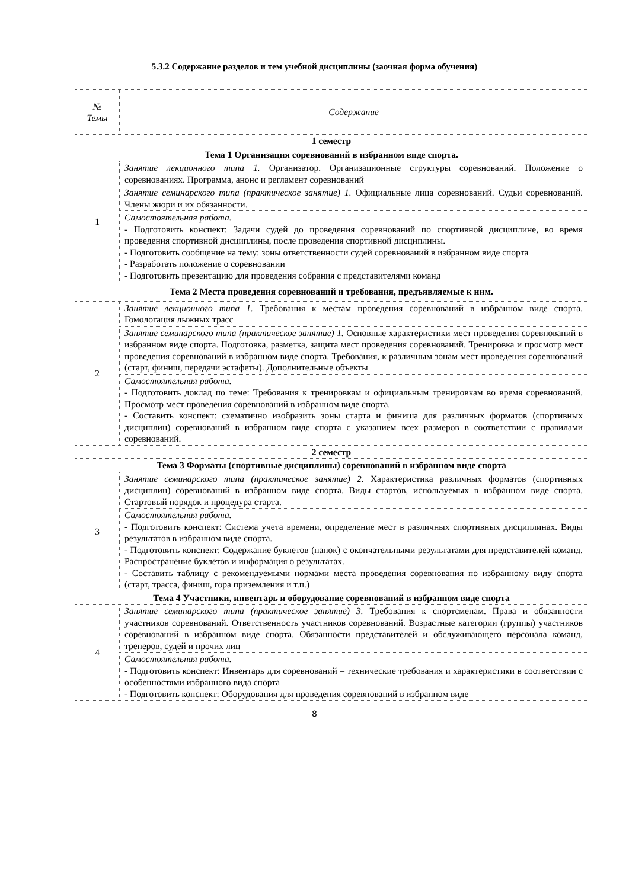5.3.2 Содержание разделов и тем учебной дисциплины (заочная форма обучения)
| № Темы | Содержание |
| --- | --- |
| 1 семестр | |
| Тема 1 Организация соревнований в избранном виде спорта. | |
| 1 | Занятие лекционного типа 1. Организатор. Организационные структуры соревнований. Положение о соревнованиях. Программа, анонс и регламент соревнований |
| | Занятие семинарского типа (практическое занятие) 1. Официальные лица соревнований. Судьи соревнований. Члены жюри и их обязанности. |
| | Самостоятельная работа. - Подготовить конспект: Задачи судей до проведения соревнований по спортивной дисциплине, во время проведения спортивной дисциплины, после проведения спортивной дисциплины. - Подготовить сообщение на тему: зоны ответственности судей соревнований в избранном виде спорта - Разработать положение о соревновании - Подготовить презентацию для проведения собрания с представителями команд |
| Тема 2 Места проведения соревнований и требования, предъявляемые к ним. | |
| 2 | Занятие лекционного типа 1. Требования к местам проведения соревнований в избранном виде спорта. Гомологация лыжных трасс |
| | Занятие семинарского типа (практическое занятие) 1. Основные характеристики мест проведения соревнований в избранном виде спорта. Подготовка, разметка, защита мест проведения соревнований. Тренировка и просмотр мест проведения соревнований в избранном виде спорта. Требования, к различным зонам мест проведения соревнований (старт, финиш, передачи эстафеты). Дополнительные объекты |
| | Самостоятельная работа. - Подготовить доклад по теме: Требования к тренировкам и официальным тренировкам во время соревнований. Просмотр мест проведения соревнований в избранном виде спорта. - Составить конспект: схематично изобразить зоны старта и финиша для различных форматов (спортивных дисциплин) соревнований в избранном виде спорта с указанием всех размеров в соответствии с правилами соревнований. |
| 2 семестр | |
| Тема 3 Форматы (спортивные дисциплины) соревнований в избранном виде спорта | |
| 3 | Занятие семинарского типа (практическое занятие) 2. Характеристика различных форматов (спортивных дисциплин) соревнований в избранном виде спорта. Виды стартов, используемых в избранном виде спорта. Стартовый порядок и процедура старта. |
| | Самостоятельная работа. - Подготовить конспект: Система учета времени, определение мест в различных спортивных дисциплинах. Виды результатов в избранном виде спорта. - Подготовить конспект: Содержание буклетов (папок) с окончательными результатами для представителей команд. Распространение буклетов и информация о результатах. - Составить таблицу с рекомендуемыми нормами места проведения соревнования по избранному виду спорта (старт, трасса, финиш, гора приземления и т.п.) |
| Тема 4 Участники, инвентарь и оборудование соревнований в избранном виде спорта | |
| 4 | Занятие семинарского типа (практическое занятие) 3. Требования к спортсменам. Права и обязанности участников соревнований. Ответственность участников соревнований. Возрастные категории (группы) участников соревнований в избранном виде спорта. Обязанности представителей и обслуживающего персонала команд, тренеров, судей и прочих лиц |
| | Самостоятельная работа. - Подготовить конспект: Инвентарь для соревнований – технические требования и характеристики в соответствии с особенностями избранного вида спорта - Подготовить конспект: Оборудования для проведения соревнований в избранном виде |
8